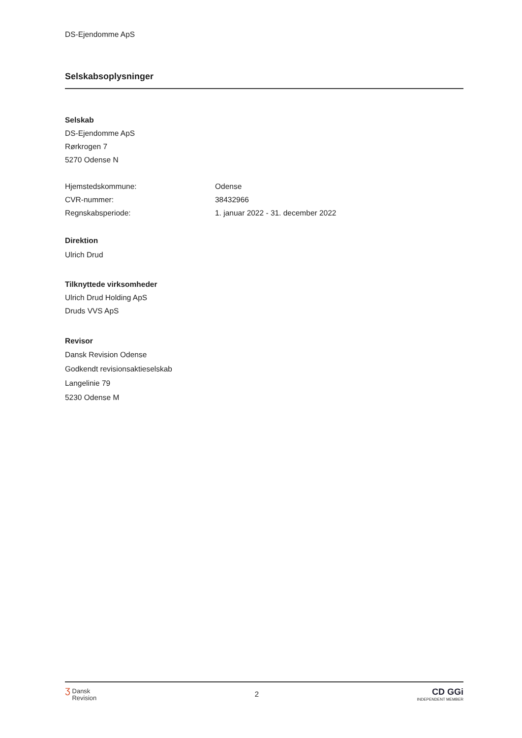DS-Ejendomme ApS
Selskabsoplysninger
Selskab
DS-Ejendomme ApS
Rørkrogen 7
5270 Odense N
Hjemstedskommune:
Odense
CVR-nummer:
38432966
Regnskabsperiode:
1. januar 2022 - 31. december 2022
Direktion
Ulrich Drud
Tilknyttede virksomheder
Ulrich Drud Holding ApS
Druds VVS ApS
Revisor
Dansk Revision Odense
Godkendt revisionsaktieselskab
Langelinie 79
5230 Odense M
ʒ Dansk
Revision
2
CD GGi
INDEPENDENT MEMBER